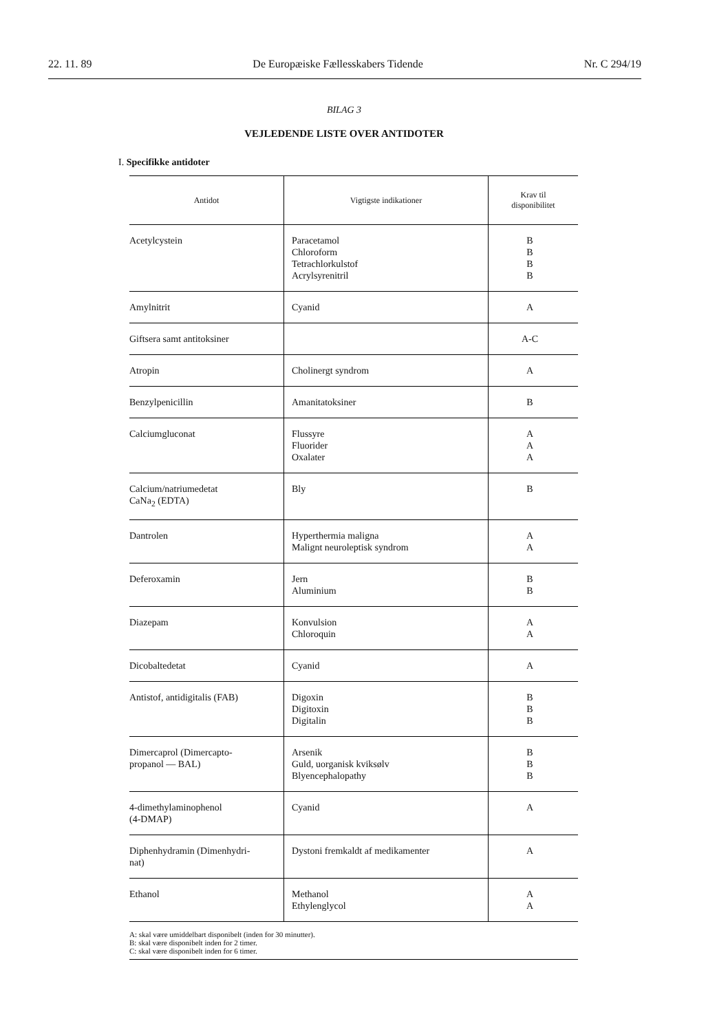22. 11. 89 De Europæiske Fællesskabers Tidende Nr. C 294/19
BILAG 3
VEJLEDENDE LISTE OVER ANTIDOTER
I. Specifikke antidoter
| Antidot | Vigtigste indikationer | Krav til disponibilitet |
| --- | --- | --- |
| Acetylcystein | Paracetamol Chloroform Tetrachlorkulstof Acrylsyrenitril | B B B B |
| Amylnitrit | Cyanid | A |
| Giftsera samt antitoksiner | | A-C |
| Atropin | Cholinergt syndrom | A |
| Benzylpenicillin | Amanitatoksiner | B |
| Calciumgluconat | Flussyre Fluorider Oxalater | A A A |
| Calcium/natriumedetat CaNa<sub>2</sub> (EDTA) | Bly | B |
| Dantrolen | Hyperthermia maligna Malignt neuroleptisk syndrom | A A |
| Deferoxamin | Jern Aluminium | B B |
| Diazepam | Konvulsion Chloroquin | A A |
| Dicobaltedetat | Cyanid | A |
| Antistof, antidigitalis (FAB) | Digoxin Digitoxin Digitalin | B B B |
| Dimercaprol (Dimercapto- propanol — BAL) | Arsenik Guld, uorganisk kviksølv Blyencephalopathy | B B B |
| 4-dimethylaminophenol (4-DMAP) | Cyanid | A |
| Diphenhydramin (Dimenhydri- nat) | Dystoni fremkaldt af medikamenter | A |
| Ethanol | Methanol Ethylenglycol | A A |
A: skal være umiddelbart disponibelt (inden for 30 minutter).
B: skal være disponibelt inden for 2 timer.
C: skal være disponibelt inden for 6 timer.